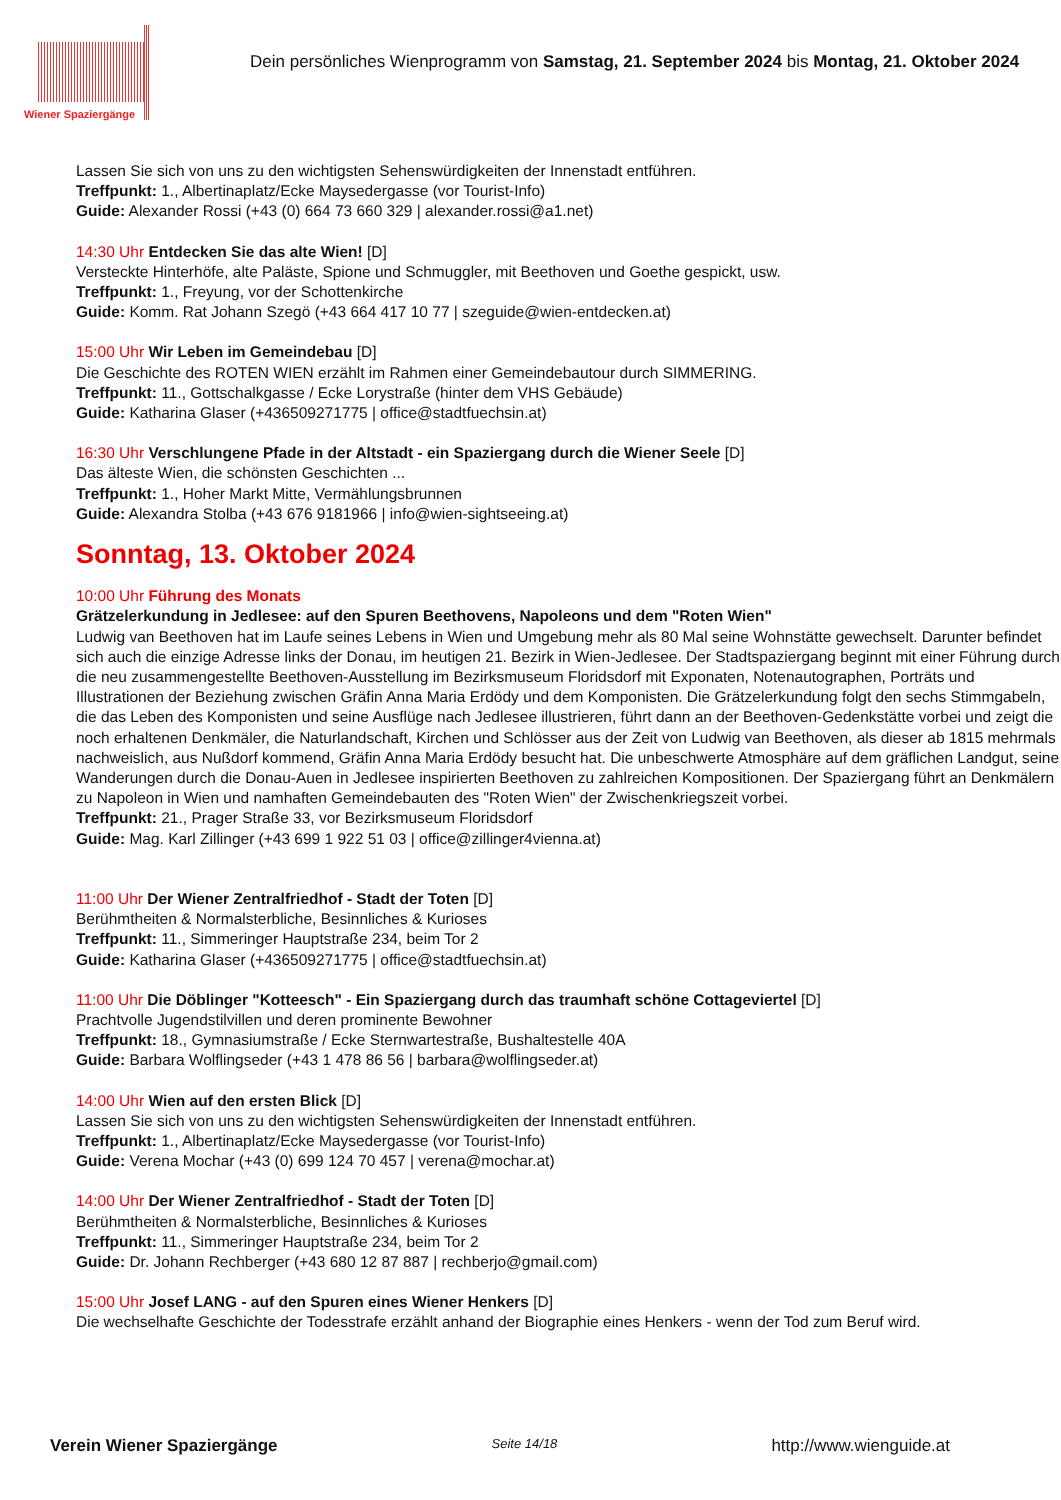Wiener Spaziergänge
Dein persönliches Wienprogramm von Samstag, 21. September 2024 bis Montag, 21. Oktober 2024
Lassen Sie sich von uns zu den wichtigsten Sehenswürdigkeiten der Innenstadt entführen.
Treffpunkt: 1., Albertinaplatz/Ecke Maysedergasse (vor Tourist-Info)
Guide: Alexander Rossi (+43 (0) 664 73 660 329 | alexander.rossi@a1.net)
14:30 Uhr Entdecken Sie das alte Wien! [D]
Versteckte Hinterhöfe, alte Paläste, Spione und Schmuggler, mit Beethoven und Goethe gespickt, usw.
Treffpunkt: 1., Freyung, vor der Schottenkirche
Guide: Komm. Rat Johann Szegö (+43 664 417 10 77 | szeguide@wien-entdecken.at)
15:00 Uhr Wir Leben im Gemeindebau [D]
Die Geschichte des ROTEN WIEN erzählt im Rahmen einer Gemeindebautour durch SIMMERING.
Treffpunkt: 11., Gottschalkgasse / Ecke Lorystraße (hinter dem VHS Gebäude)
Guide: Katharina Glaser (+436509271775 | office@stadtfuechsin.at)
16:30 Uhr Verschlungene Pfade in der Altstadt - ein Spaziergang durch die Wiener Seele [D]
Das älteste Wien, die schönsten Geschichten ...
Treffpunkt: 1., Hoher Markt Mitte, Vermählungsbrunnen
Guide: Alexandra Stolba (+43 676 9181966 | info@wien-sightseeing.at)
Sonntag, 13. Oktober 2024
10:00 Uhr Führung des Monats
Grätzelerkundung in Jedlesee: auf den Spuren Beethovens, Napoleons und dem "Roten Wien"
Ludwig van Beethoven hat im Laufe seines Lebens in Wien und Umgebung mehr als 80 Mal seine Wohnstätte gewechselt. Darunter befindet sich auch die einzige Adresse links der Donau, im heutigen 21. Bezirk in Wien-Jedlesee. Der Stadtspaziergang beginnt mit einer Führung durch die neu zusammengestellte Beethoven-Ausstellung im Bezirksmuseum Floridsdorf mit Exponaten, Notenautographen, Porträts und Illustrationen der Beziehung zwischen Gräfin Anna Maria Erdödy und dem Komponisten. Die Grätzelerkundung folgt den sechs Stimmgabeln, die das Leben des Komponisten und seine Ausflüge nach Jedlesee illustrieren, führt dann an der Beethoven-Gedenkstätte vorbei und zeigt die noch erhaltenen Denkmäler, die Naturlandschaft, Kirchen und Schlösser aus der Zeit von Ludwig van Beethoven, als dieser ab 1815 mehrmals nachweislich, aus Nußdorf kommend, Gräfin Anna Maria Erdödy besucht hat. Die unbeschwerte Atmosphäre auf dem gräflichen Landgut, seine Wanderungen durch die Donau-Auen in Jedlesee inspirierten Beethoven zu zahlreichen Kompositionen. Der Spaziergang führt an Denkmälern zu Napoleon in Wien und namhaften Gemeindebauten des "Roten Wien" der Zwischenkriegszeit vorbei.
Treffpunkt: 21., Prager Straße 33, vor Bezirksmuseum Floridsdorf
Guide: Mag. Karl Zillinger (+43 699 1 922 51 03 | office@zillinger4vienna.at)
11:00 Uhr Der Wiener Zentralfriedhof - Stadt der Toten [D]
Berühmtheiten & Normalsterbliche, Besinnliches & Kurioses
Treffpunkt: 11., Simmeringer Hauptstraße 234, beim Tor 2
Guide: Katharina Glaser (+436509271775 | office@stadtfuechsin.at)
11:00 Uhr Die Döblinger "Kotteesch" - Ein Spaziergang durch das traumhaft schöne Cottageviertel [D]
Prachtvolle Jugendstilvillen und deren prominente Bewohner
Treffpunkt: 18., Gymnasiumstraße / Ecke Sternwartestraße, Bushaltestelle 40A
Guide: Barbara Wolflingseder (+43 1 478 86 56 | barbara@wolflingseder.at)
14:00 Uhr Wien auf den ersten Blick [D]
Lassen Sie sich von uns zu den wichtigsten Sehenswürdigkeiten der Innenstadt entführen.
Treffpunkt: 1., Albertinaplatz/Ecke Maysedergasse (vor Tourist-Info)
Guide: Verena Mochar (+43 (0) 699 124 70 457 | verena@mochar.at)
14:00 Uhr Der Wiener Zentralfriedhof - Stadt der Toten [D]
Berühmtheiten & Normalsterbliche, Besinnliches & Kurioses
Treffpunkt: 11., Simmeringer Hauptstraße 234, beim Tor 2
Guide: Dr. Johann Rechberger (+43 680 12 87 887 | rechberjo@gmail.com)
15:00 Uhr Josef LANG - auf den Spuren eines Wiener Henkers [D]
Die wechselhafte Geschichte der Todesstrafe erzählt anhand der Biographie eines Henkers - wenn der Tod zum Beruf wird.
Verein Wiener Spaziergänge Seite 14/18 http://www.wienguide.at